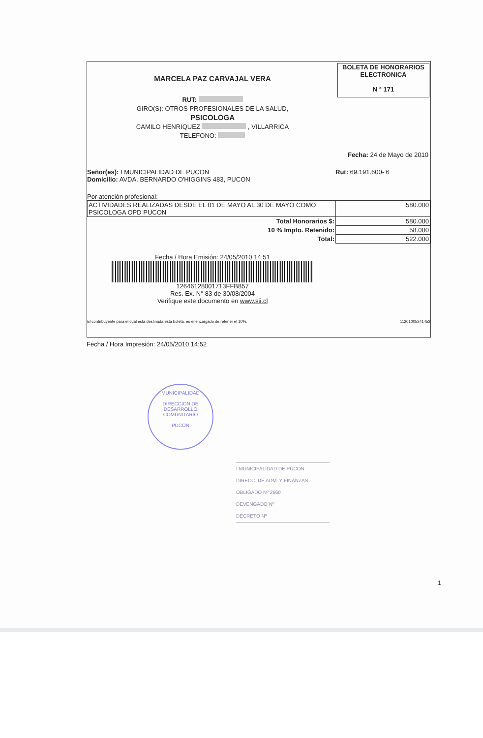BOLETA DE HONORARIOS
ELECTRONICA
N ° 171
MARCELA PAZ CARVAJAL VERA
RUT:
GIRO(S): OTROS PROFESIONALES DE LA SALUD,
PSICOLOGA
CAMILO HENRIQUEZ , VILLARRICA
TELEFONO:
Fecha: 24 de Mayo de 2010
Señor(es): I MUNICIPALIDAD DE PUCON
Domicilio: AVDA. BERNARDO O'HIGGINS 483, PUCON
Rut: 69.191.600- 6
Por atención profesional:
| ACTIVIDADES REALIZADAS DESDE EL 01 DE MAYO AL 30 DE MAYO COMO PSICOLOGA OPD PUCON | 580.000 |
| Total Honorarios $: | 580.000 |
| 10 % Impto. Retenido: | 58.000 |
| Total: | 522.000 |
Fecha / Hora Emisión: 24/05/2010 14:51
12646128001713FFB857
Res. Ex. N° 83 de 30/08/2004
Verifique este documento en www.sii.cl
El contribuyente para el cual está destinada esta boleta, es el encargado de retener el 10%. 11201005241452
Fecha / Hora Impresión: 24/05/2010 14:52
MUNICIPALIDAD
DIRECCION DE
DESARROLLO
COMUNITARIO
PUCON
I MUNICIPALIDAD DE PUCON
DIRECC. DE ADM. Y FINANZAS
OBLIGADO Nº 2660
DEVENGADO Nº
DECRETO Nº
1